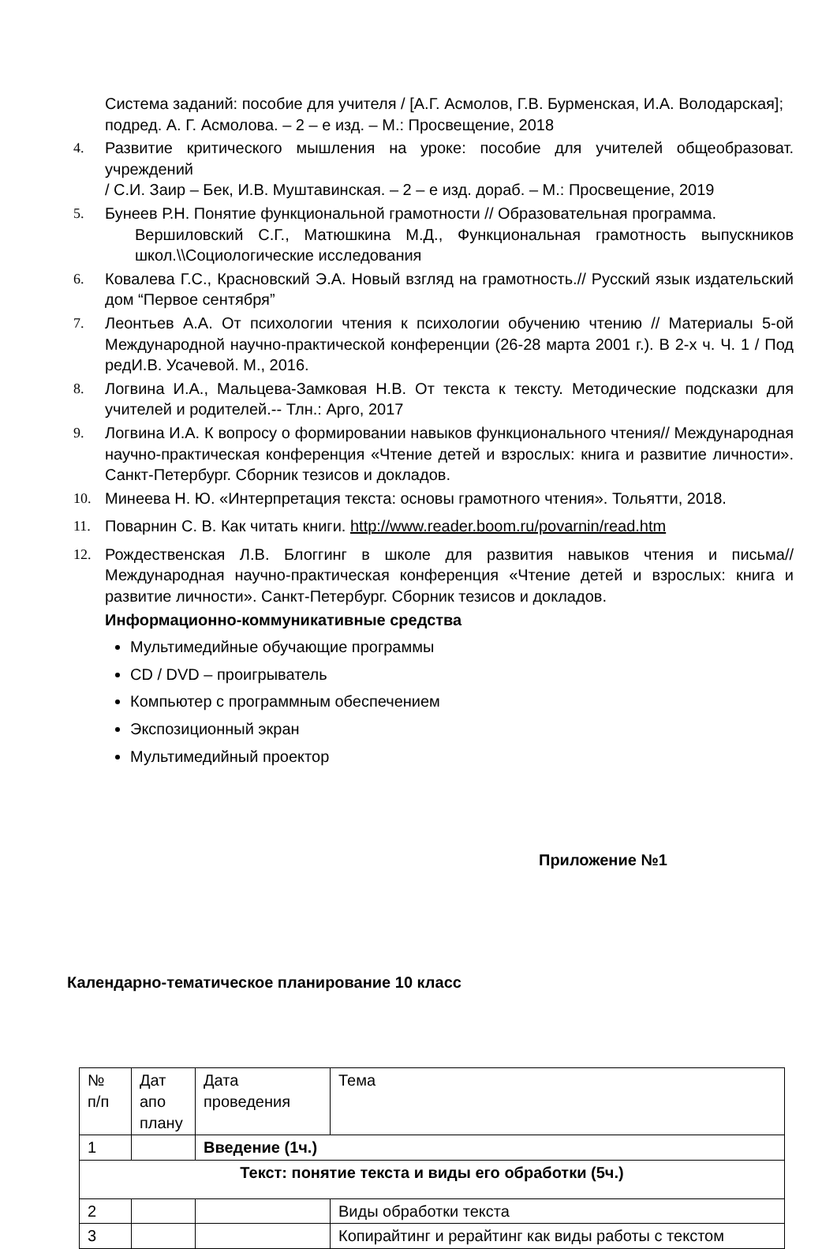Система заданий: пособие для учителя / [А.Г. Асмолов, Г.В. Бурменская, И.А. Володарская]; подред. А. Г. Асмолова. – 2 – е изд. – М.: Просвещение, 2018
4. Развитие критического мышления на уроке: пособие для учителей общеобразоват. учреждений
/ С.И. Заир – Бек, И.В. Муштавинская. – 2 – е изд. дораб. – М.: Просвещение, 2019
5. Бунеев Р.Н. Понятие функциональной грамотности // Образовательная программа.
Вершиловский С.Г., Матюшкина М.Д., Функциональная грамотность выпускников школ.\\Социологические исследования
6. Ковалева Г.С., Красновский Э.А. Новый взгляд на грамотность.// Русский язык издательский дом “Первое сентября”
7. Леонтьев А.А. От психологии чтения к психологии обучению чтению // Материалы 5-ой Международной научно-практической конференции (26-28 марта 2001 г.). В 2-х ч. Ч. 1 / Под редИ.В. Усачевой. М., 2016.
8. Логвина И.А., Мальцева-Замковая Н.В. От текста к тексту. Методические подсказки для учителей и родителей.-- Тлн.: Арго, 2017
9. Логвина И.А. К вопросу о формировании навыков функционального чтения// Международная научно-практическая конференция «Чтение детей и взрослых: книга и развитие личности». Санкт-Петербург. Сборник тезисов и докладов.
10. Минеева Н. Ю. «Интерпретация текста: основы грамотного чтения». Тольятти, 2018.
11. Поварнин С. В. Как читать книги. http://www.reader.boom.ru/povarnin/read.htm
12. Рождественская Л.В. Блоггинг в школе для развития навыков чтения и письма// Международная научно-практическая конференция «Чтение детей и взрослых: книга и развитие личности». Санкт-Петербург. Сборник тезисов и докладов.
Информационно-коммуникативные средства
Мультимедийные обучающие программы
CD / DVD – проигрыватель
Компьютер с программным обеспечением
Экспозиционный экран
Мультимедийный проектор
Приложение №1
Календарно-тематическое планирование 10 класс
| № п/п | Дат апо плану | Дата проведения | Тема |
| 1 | | Введение (1ч.) | |
| Текст: понятие текста и виды его обработки (5ч.) | | | |
| 2 | | | Виды обработки текста |
| 3 | | | Копирайтинг и рерайтинг как виды работы с текстом |